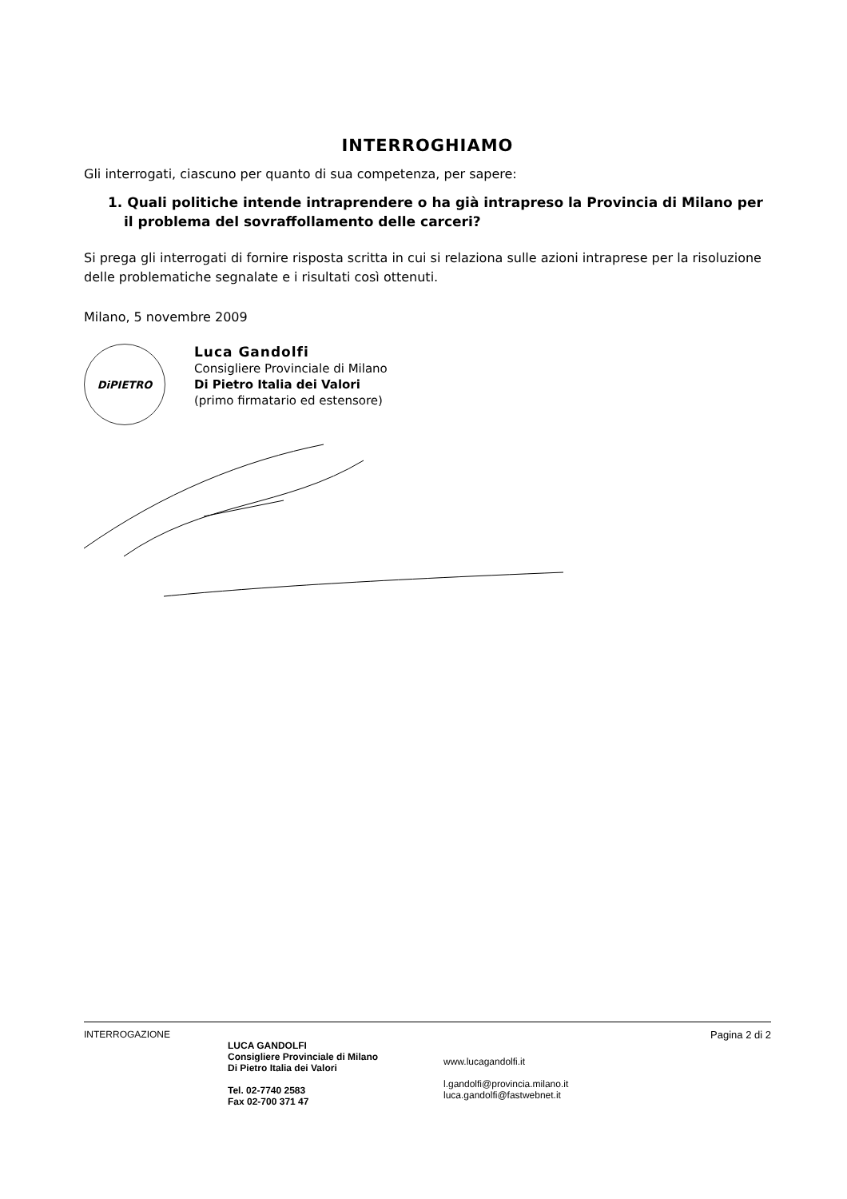INTERROGHIAMO
Gli interrogati, ciascuno per quanto di sua competenza, per sapere:
1. Quali politiche intende intraprendere o ha già intrapreso la Provincia di Milano per il problema del sovraffollamento delle carceri?
Si prega gli interrogati di fornire risposta scritta in cui si relaziona sulle azioni intraprese per la risoluzione delle problematiche segnalate e i risultati così ottenuti.
Milano, 5 novembre 2009
DiPIETRO
Luca Gandolfi
Consigliere Provinciale di Milano
Di Pietro Italia dei Valori
(primo firmatario ed estensore)
INTERROGAZIONE
LUCA GANDOLFI
Consigliere Provinciale di Milano
Di Pietro Italia dei Valori
Tel. 02-7740 2583
Fax 02-700 371 47
www.lucagandolfi.it
l.gandolfi@provincia.milano.it
luca.gandolfi@fastwebnet.it
Pagina 2 di 2